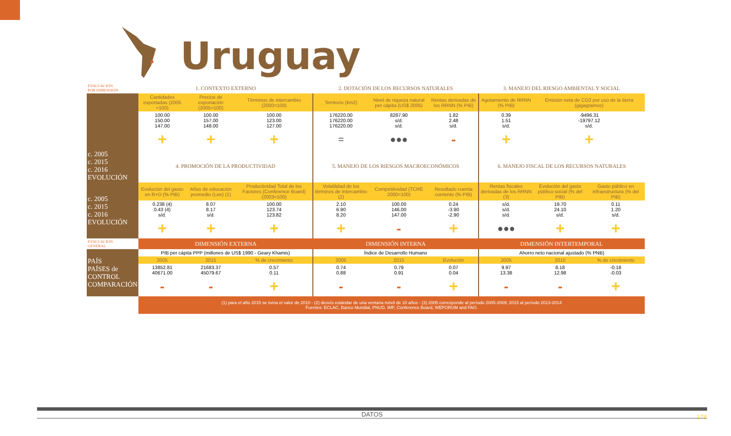Uruguay
| EVALUACIÓN POR DIMENSIÓN | 1. CONTEXTO EXTERNO | | | 2. DOTACIÓN DE LOS RECURSOS NATURALES | | | 3. MANEJO DEL RIESGO AMBIENTAL Y SOCIAL | | |
| | Cantidades exportadas (2005 =100) | Precios de exportación (2005=100) | Términos de intercambio (2000=100) | Territorio (km2) | Nivel de riqueza natural per cápita (US$ 2005) | Rentas derivadas de los RRNN (% PIB) | Agotamiento de RRNN (% PIB) | Emisión neta de CO2 por uso de la tierra (gigagramos) | |
| | 100.00 150.00 147.00 | 100.00 157.00 148.00 | 100.00 123.00 127.00 | 176220.00 176220.00 176220.00 | 8287.90 s/d. s/d. | 1.82 2.48 s/d. | 0.39 1.51 s/d. | -9496.31 -19797.12 s/d. | |
| | + | + | + | = | ●●● | - | + | + | |
| c. 2005 c. 2015 c. 2016 EVOLUCIÓN | 4. PROMOCIÓN DE LA PRODUCTIVIDAD | | | 5. MANEJO DE LOS RIESGOS MACROECONÓMICOS | | | 6. MANEJO FISCAL DE LOS RECURSOS NATURALES | | |
| c. 2005 c. 2015 c. 2016 EVOLUCIÓN | Evolución del gasto en R+D (% PIB) | Años de educación promedio (Lee) (1) | Productividad Total de los Factores (Conference Board) (2003=100) | Volatilidad de los términos de intercambio (2) | Competitividad (TCRE 2000=100) | Resultado cuenta corriente (% PIB) | Rentas fiscales derivadas de los RRNN (3) | Evolución del gasto público social (% del PIB) | Gasto público en infraestructura (% del PIB) |
| | 0.238 (4) 0.43 (4) s/d. | 8.07 8.17 s/d. | 100.00 123.74 123.82 | 2.10 6.90 8.20 | 100.00 146.00 147.00 | 0.24 -3.90 -2.90 | s/d. s/d. s/d. | 19.70 24.10 s/d. | 0.11 1.20 s/d. |
| | + | + | + | + | - | + | ●●● | + | + |
| EVALUACIÓN GENERAL | DIMENSIÓN EXTERNA | | | DIMENSIÓN INTERNA | | | DIMENSIÓN INTERTEMPORAL | | |
| PAÍS PAÍSES de CONTROL COMPARACIÓN | PIB per cápita PPP (millones de US$ 1990 - Geary Khamis) | | | Índice de Desarrollo Humano | | | Ahorro neto nacional ajustado (% PNB) | | |
| | 2005 | 2015 | % de crecimiento | 2005 | 2015 | Evolución | 2005 | 2015 | % de crecimiento |
| | 13852.81 40671.00 | 21683.37 45079.67 | 0.57 0.11 | 0.74 0.88 | 0.79 0.91 | 0.07 0.04 | 9.97 13.38 | 8.18 12.98 | -0.18 -0.03 |
| | - | - | + | - | - | + | - | - | + |
| | (1) para el año 2015 se toma el valor de 2010 - (2) desvío estándar de una ventana móvil de 10 años - (3) 2005 corresponde al período 2005-2009; 2015 al período 2013-2014 Fuentes: ECLAC, Banco Mundial, PNUD, IMF, Conference Board, WEFORUM and FAO. | | | | | | | | |
DATOS
178